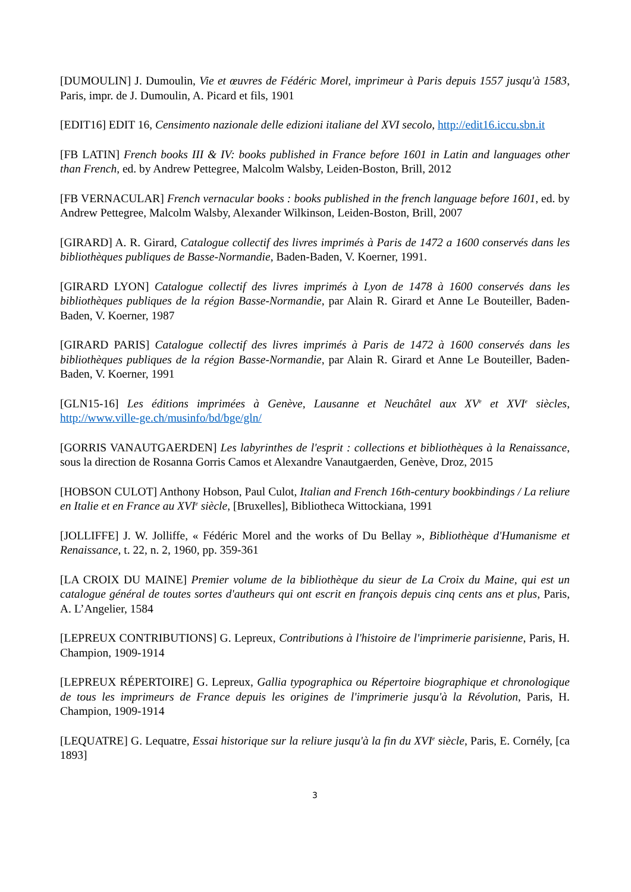[DUMOULIN] J. Dumoulin, Vie et œuvres de Fédéric Morel, imprimeur à Paris depuis 1557 jusqu'à 1583, Paris, impr. de J. Dumoulin, A. Picard et fils, 1901
[EDIT16] EDIT 16, Censimento nazionale delle edizioni italiane del XVI secolo, http://edit16.iccu.sbn.it
[FB LATIN] French books III & IV: books published in France before 1601 in Latin and languages other than French, ed. by Andrew Pettegree, Malcolm Walsby, Leiden-Boston, Brill, 2012
[FB VERNACULAR] French vernacular books : books published in the french language before 1601, ed. by Andrew Pettegree, Malcolm Walsby, Alexander Wilkinson, Leiden-Boston, Brill, 2007
[GIRARD] A. R. Girard, Catalogue collectif des livres imprimés à Paris de 1472 a 1600 conservés dans les bibliothèques publiques de Basse-Normandie, Baden-Baden, V. Koerner, 1991.
[GIRARD LYON] Catalogue collectif des livres imprimés à Lyon de 1478 à 1600 conservés dans les bibliothèques publiques de la région Basse-Normandie, par Alain R. Girard et Anne Le Bouteiller, Baden-Baden, V. Koerner, 1987
[GIRARD PARIS] Catalogue collectif des livres imprimés à Paris de 1472 à 1600 conservés dans les bibliothèques publiques de la région Basse-Normandie, par Alain R. Girard et Anne Le Bouteiller, Baden-Baden, V. Koerner, 1991
[GLN15-16] Les éditions imprimées à Genève, Lausanne et Neuchâtel aux XV<sup>e</sup> et XVI<sup>e</sup> siècles, http://www.ville-ge.ch/musinfo/bd/bge/gln/
[GORRIS VANAUTGAERDEN] Les labyrinthes de l'esprit : collections et bibliothèques à la Renaissance, sous la direction de Rosanna Gorris Camos et Alexandre Vanautgaerden, Genève, Droz, 2015
[HOBSON CULOT] Anthony Hobson, Paul Culot, Italian and French 16th-century bookbindings / La reliure en Italie et en France au XVI<sup>e</sup> siècle, [Bruxelles], Bibliotheca Wittockiana, 1991
[JOLLIFFE] J. W. Jolliffe, « Fédéric Morel and the works of Du Bellay », Bibliothèque d'Humanisme et Renaissance, t. 22, n. 2, 1960, pp. 359-361
[LA CROIX DU MAINE] Premier volume de la bibliothèque du sieur de La Croix du Maine, qui est un catalogue général de toutes sortes d'autheurs qui ont escrit en françois depuis cinq cents ans et plus, Paris, A. L’Angelier, 1584
[LEPREUX CONTRIBUTIONS] G. Lepreux, Contributions à l'histoire de l'imprimerie parisienne, Paris, H. Champion, 1909-1914
[LEPREUX RÉPERTOIRE] G. Lepreux, Gallia typographica ou Répertoire biographique et chronologique de tous les imprimeurs de France depuis les origines de l'imprimerie jusqu'à la Révolution, Paris, H. Champion, 1909-1914
[LEQUATRE] G. Lequatre, Essai historique sur la reliure jusqu'à la fin du XVI<sup>e</sup> siècle, Paris, E. Cornély, [ca 1893]
3